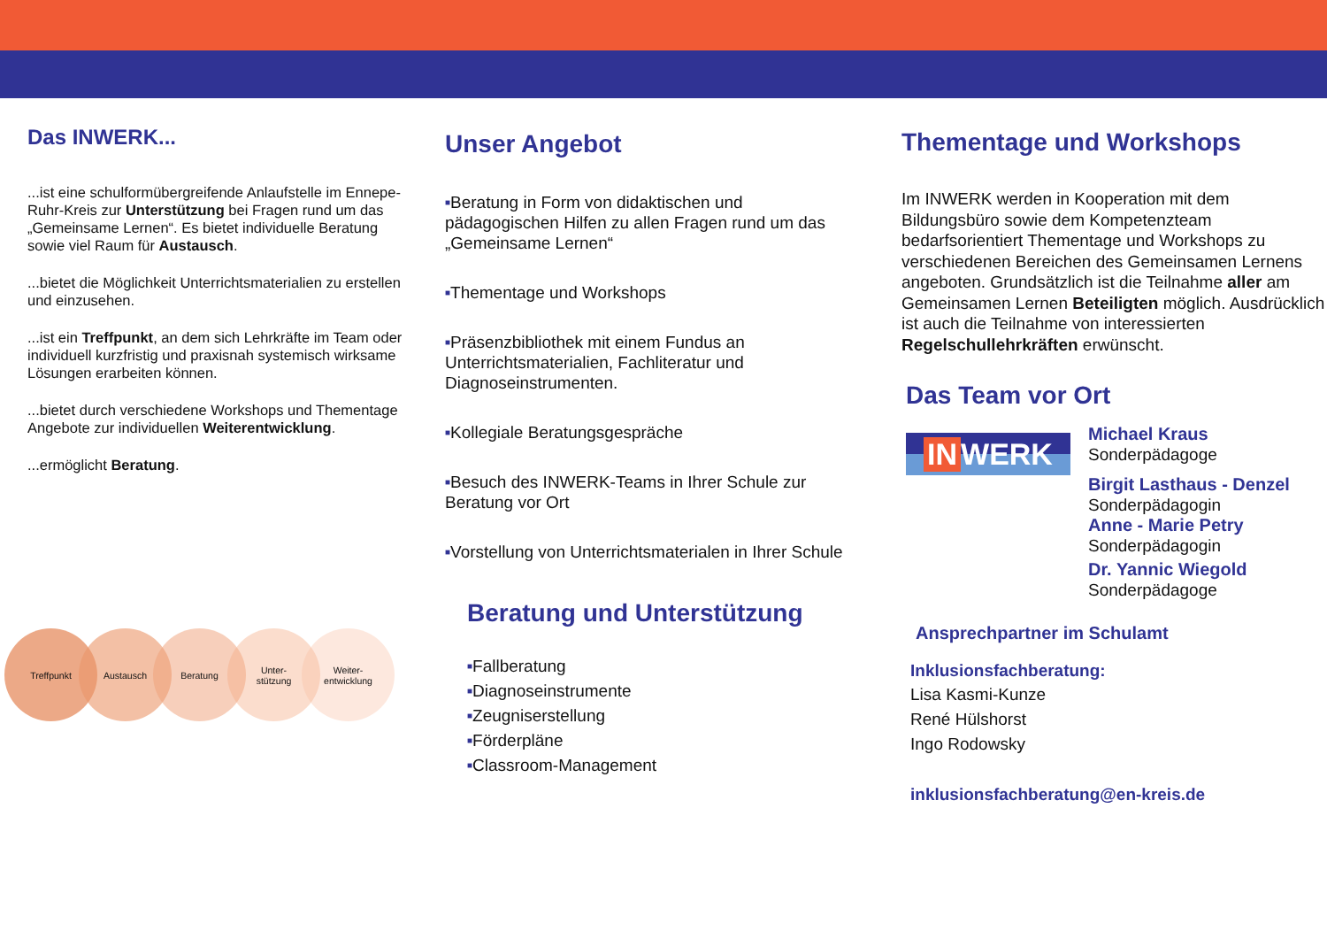Das INWERK...
...ist eine schulformübergreifende Anlaufstelle im Ennepe-Ruhr-Kreis zur Unterstützung bei Fragen rund um das „Gemeinsame Lernen“. Es bietet individuelle Beratung sowie viel Raum für Austausch.
...bietet die Möglichkeit Unterrichtsmaterialien zu erstellen und einzusehen.
...ist ein Treffpunkt, an dem sich Lehrkräfte im Team oder individuell kurzfristig und praxisnah systemisch wirksame Lösungen erarbeiten können.
...bietet durch verschiedene Workshops und Thementage Angebote zur individuellen Weiterentwicklung.
...ermöglicht Beratung.
Treffpunkt Austausch Beratung Unter-
stützung
Weiter-
entwicklung
Unser Angebot
■Beratung in Form von didaktischen und pädagogischen Hilfen zu allen Fragen rund um das „Gemeinsame Lernen“
■Thementage und Workshops
■Präsenzbibliothek mit einem Fundus an Unterrichtsmaterialien, Fachliteratur und Diagnoseinstrumenten.
■Kollegiale Beratungsgespräche
■Besuch des INWERK-Teams in Ihrer Schule zur Beratung vor Ort
■Vorstellung von Unterrichtsmaterialen in Ihrer Schule
Beratung und Unterstützung
■Fallberatung
■Diagnoseinstrumente
■Zeugniserstellung
■Förderpläne
■Classroom-Management
Thementage und Workshops
Im INWERK werden in Kooperation mit dem Bildungsbüro sowie dem Kompetenzteam bedarfsorientiert Thementage und Workshops zu verschiedenen Bereichen des Gemeinsamen Lernens angeboten. Grundsätzlich ist die Teilnahme aller am Gemeinsamen Lernen Beteiligten möglich. Ausdrücklich ist auch die Teilnahme von interessierten Regelschullehrkräften erwünscht.
Das Team vor Ort
IN WERK
Michael Kraus
Sonderpädagoge
Birgit Lasthaus - Denzel
Sonderpädagogin
Anne - Marie Petry
Sonderpädagogin
Dr. Yannic Wiegold
Sonderpädagoge
Ansprechpartner im Schulamt
Inklusionsfachberatung:
Lisa Kasmi-Kunze
René Hülshorst
Ingo Rodowsky
inklusionsfachberatung@en-kreis.de